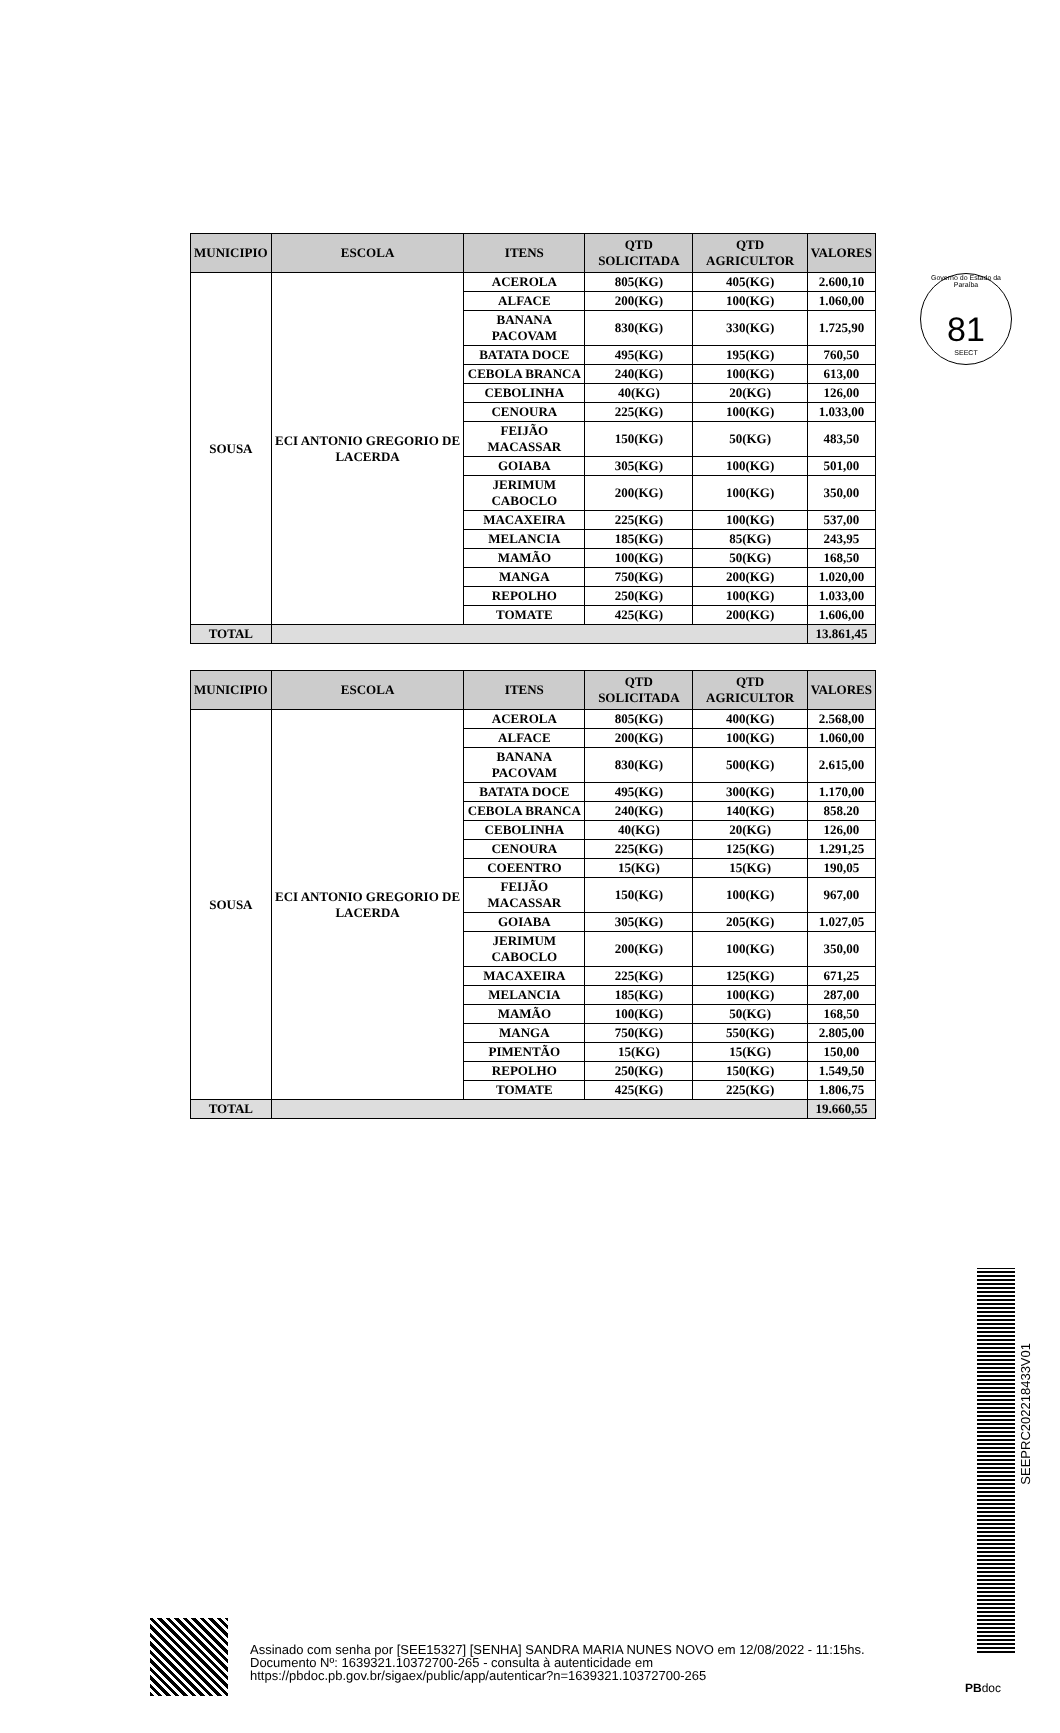Governo do Estado da Paraíba
81
SEECT
| MUNICIPIO | ESCOLA | ITENS | QTD SOLICITADA | QTD AGRICULTOR | VALORES |
| --- | --- | --- | --- | --- | --- |
| SOUSA | ECI ANTONIO GREGORIO DE LACERDA | ACEROLA | 805(KG) | 405(KG) | 2.600,10 |
| | | ALFACE | 200(KG) | 100(KG) | 1.060,00 |
| | | BANANA PACOVAM | 830(KG) | 330(KG) | 1.725,90 |
| | | BATATA DOCE | 495(KG) | 195(KG) | 760,50 |
| | | CEBOLA BRANCA | 240(KG) | 100(KG) | 613,00 |
| | | CEBOLINHA | 40(KG) | 20(KG) | 126,00 |
| | | CENOURA | 225(KG) | 100(KG) | 1.033,00 |
| | | FEIJÃO MACASSAR | 150(KG) | 50(KG) | 483,50 |
| | | GOIABA | 305(KG) | 100(KG) | 501,00 |
| | | JERIMUM CABOCLO | 200(KG) | 100(KG) | 350,00 |
| | | MACAXEIRA | 225(KG) | 100(KG) | 537,00 |
| | | MELANCIA | 185(KG) | 85(KG) | 243,95 |
| | | MAMÃO | 100(KG) | 50(KG) | 168,50 |
| | | MANGA | 750(KG) | 200(KG) | 1.020,00 |
| | | REPOLHO | 250(KG) | 100(KG) | 1.033,00 |
| | | TOMATE | 425(KG) | 200(KG) | 1.606,00 |
| TOTAL | | | | | 13.861,45 |
| MUNICIPIO | ESCOLA | ITENS | QTD SOLICITADA | QTD AGRICULTOR | VALORES |
| --- | --- | --- | --- | --- | --- |
| SOUSA | ECI ANTONIO GREGORIO DE LACERDA | ACEROLA | 805(KG) | 400(KG) | 2.568,00 |
| | | ALFACE | 200(KG) | 100(KG) | 1.060,00 |
| | | BANANA PACOVAM | 830(KG) | 500(KG) | 2.615,00 |
| | | BATATA DOCE | 495(KG) | 300(KG) | 1.170,00 |
| | | CEBOLA BRANCA | 240(KG) | 140(KG) | 858.20 |
| | | CEBOLINHA | 40(KG) | 20(KG) | 126,00 |
| | | CENOURA | 225(KG) | 125(KG) | 1.291,25 |
| | | COEENTRO | 15(KG) | 15(KG) | 190,05 |
| | | FEIJÃO MACASSAR | 150(KG) | 100(KG) | 967,00 |
| | | GOIABA | 305(KG) | 205(KG) | 1.027,05 |
| | | JERIMUM CABOCLO | 200(KG) | 100(KG) | 350,00 |
| | | MACAXEIRA | 225(KG) | 125(KG) | 671,25 |
| | | MELANCIA | 185(KG) | 100(KG) | 287,00 |
| | | MAMÃO | 100(KG) | 50(KG) | 168,50 |
| | | MANGA | 750(KG) | 550(KG) | 2.805,00 |
| | | PIMENTÃO | 15(KG) | 15(KG) | 150,00 |
| | | REPOLHO | 250(KG) | 150(KG) | 1.549,50 |
| | | TOMATE | 425(KG) | 225(KG) | 1.806,75 |
| TOTAL | | | | | 19.660,55 |
SEEPRC202218433V01
Assinado com senha por [SEE15327] [SENHA] SANDRA MARIA NUNES NOVO em 12/08/2022 - 11:15hs.
Documento Nº: 1639321.10372700-265 - consulta à autenticidade em
https://pbdoc.pb.gov.br/sigaex/public/app/autenticar?n=1639321.10372700-265
PBdoc